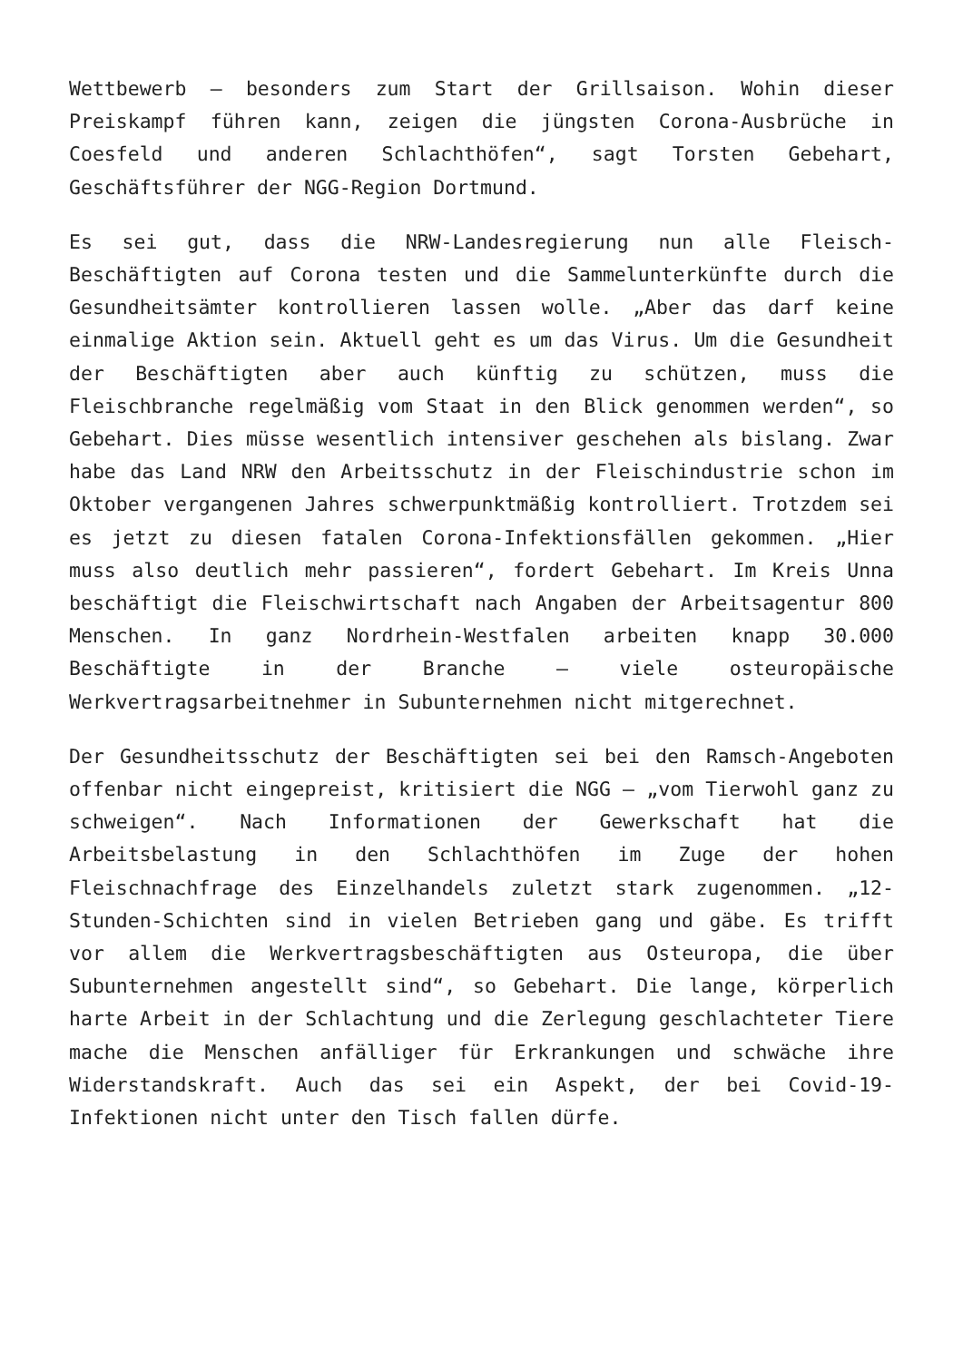Wettbewerb – besonders zum Start der Grillsaison. Wohin dieser Preiskampf führen kann, zeigen die jüngsten Corona-Ausbrüche in Coesfeld und anderen Schlachthöfen“, sagt Torsten Gebehart, Geschäftsführer der NGG-Region Dortmund.
Es sei gut, dass die NRW-Landesregierung nun alle Fleisch-Beschäftigten auf Corona testen und die Sammelunterkünfte durch die Gesundheitsämter kontrollieren lassen wolle. „Aber das darf keine einmalige Aktion sein. Aktuell geht es um das Virus. Um die Gesundheit der Beschäftigten aber auch künftig zu schützen, muss die Fleischbranche regelmäßig vom Staat in den Blick genommen werden“, so Gebehart. Dies müsse wesentlich intensiver geschehen als bislang. Zwar habe das Land NRW den Arbeitsschutz in der Fleischindustrie schon im Oktober vergangenen Jahres schwerpunktmäßig kontrolliert. Trotzdem sei es jetzt zu diesen fatalen Corona-Infektionsfällen gekommen. „Hier muss also deutlich mehr passieren“, fordert Gebehart. Im Kreis Unna beschäftigt die Fleischwirtschaft nach Angaben der Arbeitsagentur 800 Menschen. In ganz Nordrhein-Westfalen arbeiten knapp 30.000 Beschäftigte in der Branche – viele osteuropäische Werkvertragsarbeitnehmer in Subunternehmen nicht mitgerechnet.
Der Gesundheitsschutz der Beschäftigten sei bei den Ramsch-Angeboten offenbar nicht eingepreist, kritisiert die NGG – „vom Tierwohl ganz zu schweigen“. Nach Informationen der Gewerkschaft hat die Arbeitsbelastung in den Schlachthöfen im Zuge der hohen Fleischnachfrage des Einzelhandels zuletzt stark zugenommen. „12-Stunden-Schichten sind in vielen Betrieben gang und gäbe. Es trifft vor allem die Werkvertragsbeschäftigten aus Osteuropa, die über Subunternehmen angestellt sind“, so Gebehart. Die lange, körperlich harte Arbeit in der Schlachtung und die Zerlegung geschlachteter Tiere mache die Menschen anfälliger für Erkrankungen und schwäche ihre Widerstandskraft. Auch das sei ein Aspekt, der bei Covid-19-Infektionen nicht unter den Tisch fallen dürfe.